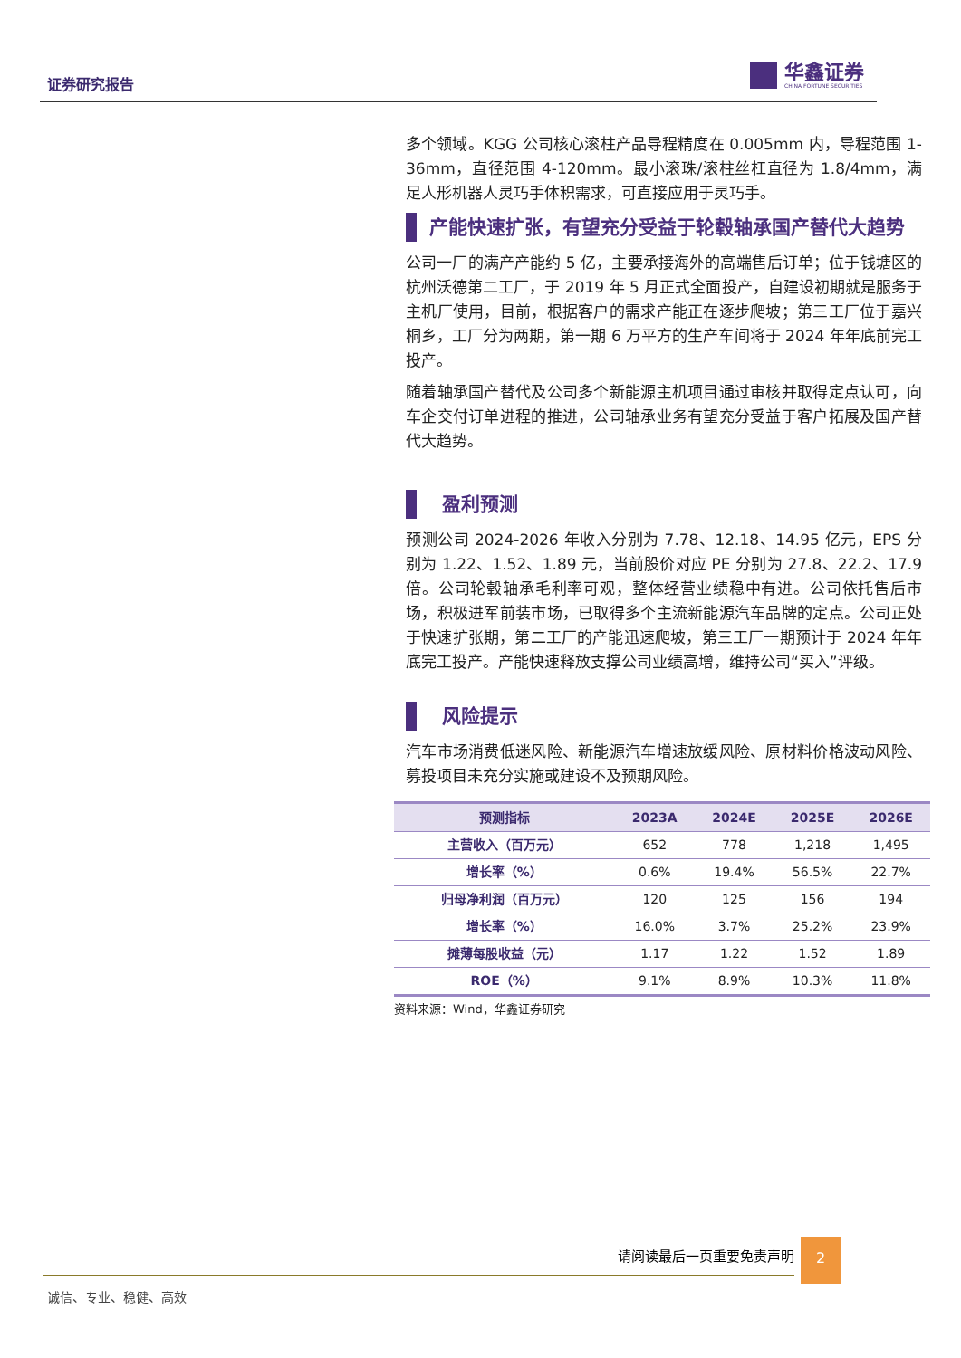证券研究报告
华鑫证券
CHINA FORTUNE SECURITIES
多个领域。KGG 公司核心滚柱产品导程精度在 0.005mm 内，导程范围 1-36mm，直径范围 4-120mm。最小滚珠/滚柱丝杠直径为 1.8/4mm，满足人形机器人灵巧手体积需求，可直接应用于灵巧手。
产能快速扩张，有望充分受益于轮毂轴承国产替代大趋势
公司一厂的满产产能约 5 亿，主要承接海外的高端售后订单；位于钱塘区的杭州沃德第二工厂，于 2019 年 5 月正式全面投产，自建设初期就是服务于主机厂使用，目前，根据客户的需求产能正在逐步爬坡；第三工厂位于嘉兴桐乡，工厂分为两期，第一期 6 万平方的生产车间将于 2024 年年底前完工投产。
随着轴承国产替代及公司多个新能源主机项目通过审核并取得定点认可，向车企交付订单进程的推进，公司轴承业务有望充分受益于客户拓展及国产替代大趋势。
盈利预测
预测公司 2024-2026 年收入分别为 7.78、12.18、14.95 亿元，EPS 分别为 1.22、1.52、1.89 元，当前股价对应 PE 分别为 27.8、22.2、17.9 倍。公司轮毂轴承毛利率可观，整体经营业绩稳中有进。公司依托售后市场，积极进军前装市场，已取得多个主流新能源汽车品牌的定点。公司正处于快速扩张期，第二工厂的产能迅速爬坡，第三工厂一期预计于 2024 年年底完工投产。产能快速释放支撑公司业绩高增，维持公司“买入”评级。
风险提示
汽车市场消费低迷风险、新能源汽车增速放缓风险、原材料价格波动风险、募投项目未充分实施或建设不及预期风险。
| 预测指标 | 2023A | 2024E | 2025E | 2026E |
| --- | --- | --- | --- | --- |
| 主营收入（百万元） | 652 | 778 | 1,218 | 1,495 |
| 增长率（%） | 0.6% | 19.4% | 56.5% | 22.7% |
| 归母净利润（百万元） | 120 | 125 | 156 | 194 |
| 增长率（%） | 16.0% | 3.7% | 25.2% | 23.9% |
| 摊薄每股收益（元） | 1.17 | 1.22 | 1.52 | 1.89 |
| ROE（%） | 9.1% | 8.9% | 10.3% | 11.8% |
资料来源：Wind，华鑫证券研究
请阅读最后一页重要免责声明 2
诚信、专业、稳健、高效